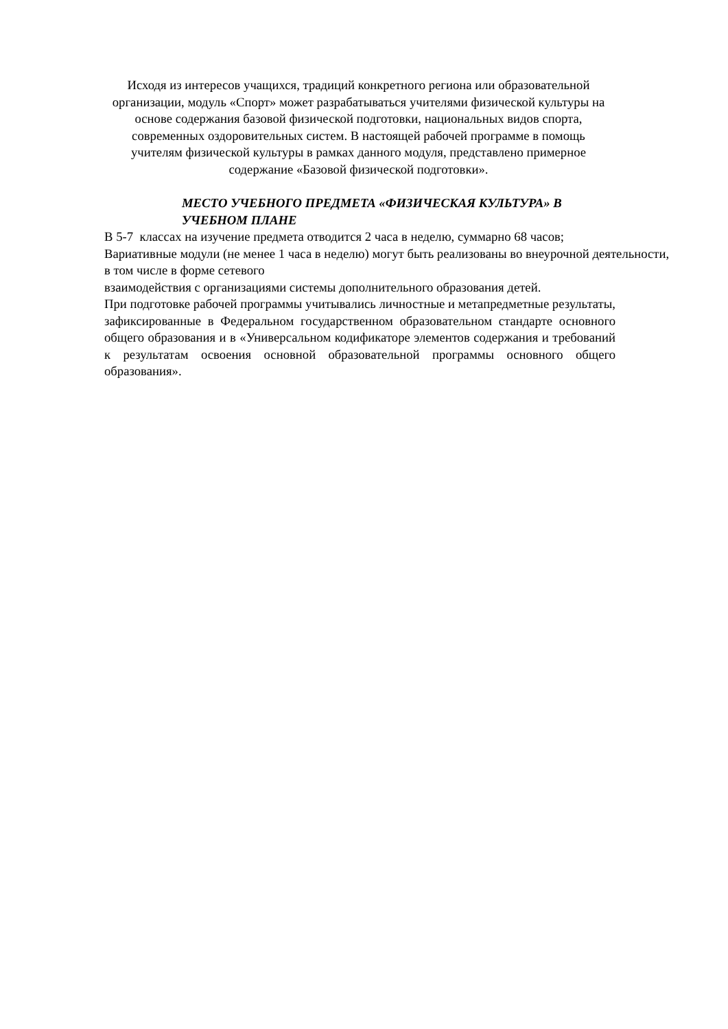Исходя из интересов учащихся, традиций конкретного региона или образовательной организации, модуль «Спорт» может разрабатываться учителями физической культуры на основе содержания базовой физической подготовки, национальных видов спорта, современных оздоровительных систем. В настоящей рабочей программе в помощь учителям физической культуры в рамках данного модуля, представлено примерное содержание «Базовой физической подготовки».
МЕСТО УЧЕБНОГО ПРЕДМЕТА «ФИЗИЧЕСКАЯ КУЛЬТУРА» В УЧЕБНОМ ПЛАНЕ
В 5-7 классах на изучение предмета отводится 2 часа в неделю, суммарно 68 часов;
Вариативные модули (не менее 1 часа в неделю) могут быть реализованы во внеурочной деятельности, в том числе в форме сетевого
взаимодействия с организациями системы дополнительного образования детей.
При подготовке рабочей программы учитывались личностные и метапредметные результаты, зафиксированные в Федеральном государственном образовательном стандарте основного общего образования и в «Универсальном кодификаторе элементов содержания и требований к результатам освоения основной образовательной программы основного общего образования».